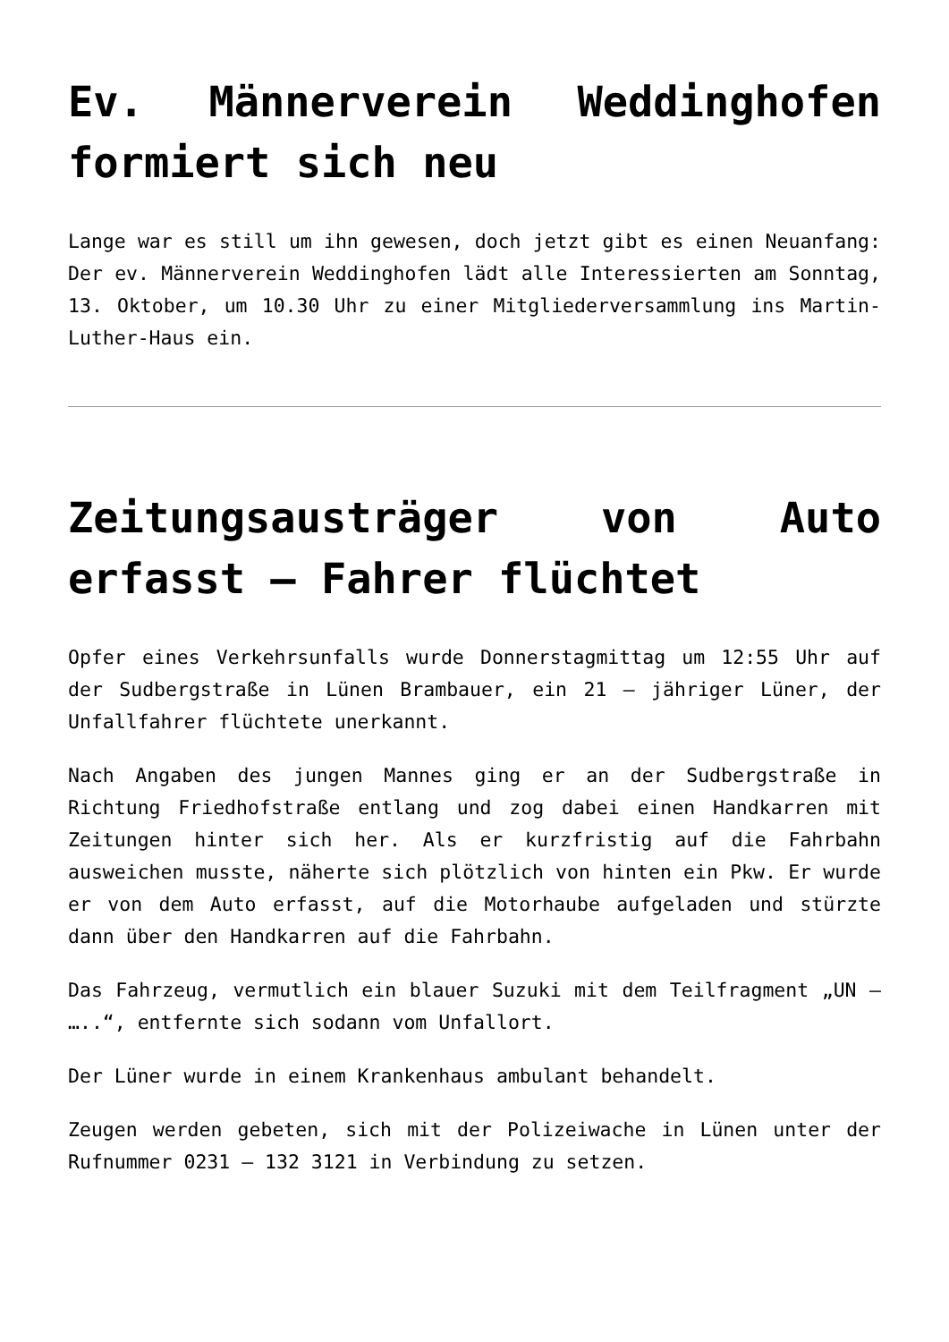Ev. Männerverein Weddinghofen formiert sich neu
Lange war es still um ihn gewesen, doch jetzt gibt es einen Neuanfang: Der ev. Männerverein Weddinghofen lädt alle Interessierten am Sonntag, 13. Oktober, um 10.30 Uhr zu einer Mitgliederversammlung ins Martin-Luther-Haus ein.
Zeitungsausträger von Auto erfasst – Fahrer flüchtet
Opfer eines Verkehrsunfalls wurde Donnerstagmittag um 12:55 Uhr auf der Sudbergstraße in Lünen Brambauer, ein 21 – jähriger Lüner, der Unfallfahrer flüchtete unerkannt.
Nach Angaben des jungen Mannes ging er an der Sudbergstraße in Richtung Friedhofstraße entlang und zog dabei einen Handkarren mit Zeitungen hinter sich her. Als er kurzfristig auf die Fahrbahn ausweichen musste, näherte sich plötzlich von hinten ein Pkw. Er wurde er von dem Auto erfasst, auf die Motorhaube aufgeladen und stürzte dann über den Handkarren auf die Fahrbahn.
Das Fahrzeug, vermutlich ein blauer Suzuki mit dem Teilfragment „UN – …..“, entfernte sich sodann vom Unfallort.
Der Lüner wurde in einem Krankenhaus ambulant behandelt.
Zeugen werden gebeten, sich mit der Polizeiwache in Lünen unter der Rufnummer 0231 – 132 3121 in Verbindung zu setzen.